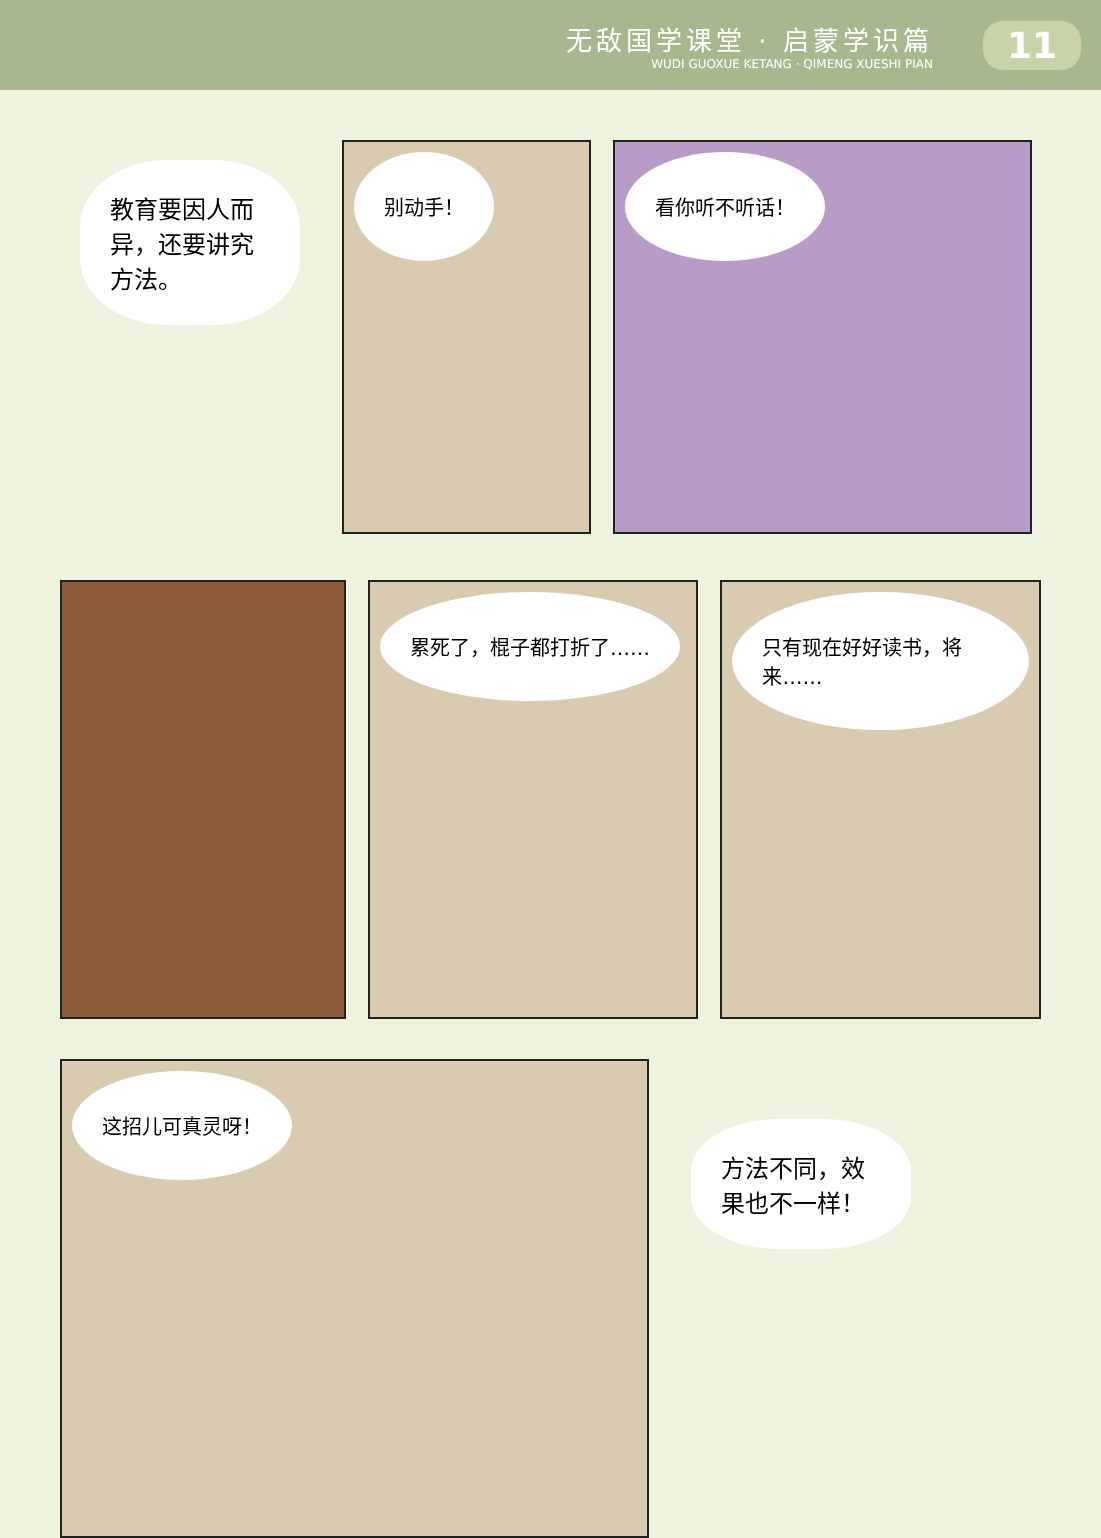无敌国学课堂 · 启蒙学识篇
WUDI GUOXUE KETANG · QIMENG XUESHI PIAN
11
教育要因人而异，还要讲究方法。
别动手！ 看你听不听话！
累死了，棍子都打折了…… 只有现在好好读书，将来……
这招儿可真灵呀！
方法不同，效果也不一样！